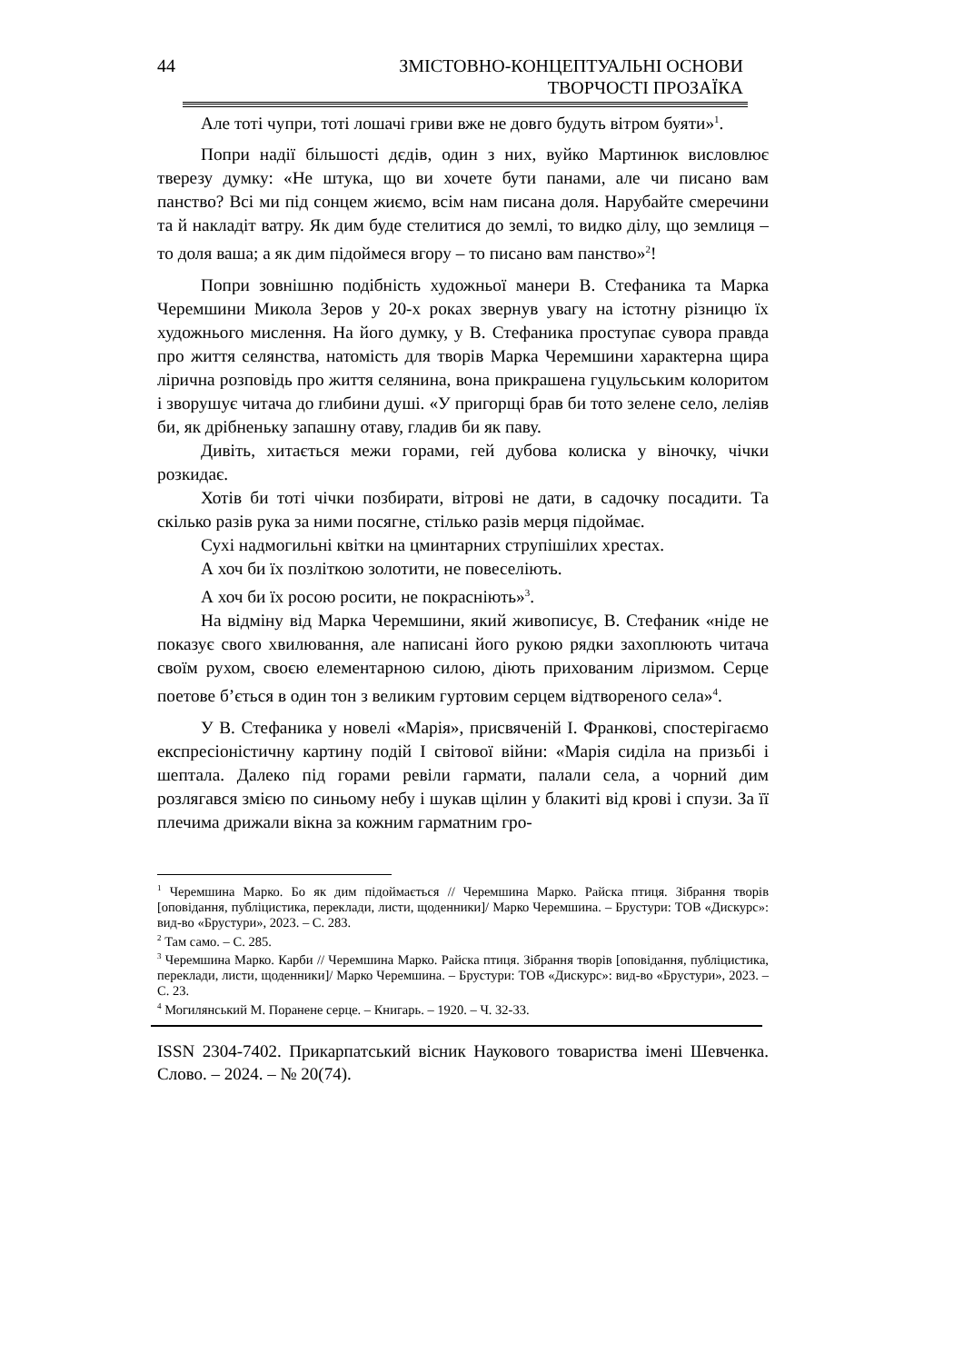44 ЗМІСТОВНО-КОНЦЕПТУАЛЬНІ ОСНОВИ
ТВОРЧОСТІ ПРОЗАЇКА
Але тоті чупри, тоті лошачі гриви вже не довго будуть вітром буяти»<sup>1</sup>.
Попри надії більшості дєдів, один з них, вуйко Мартинюк висловлює тверезу думку: «Не штука, що ви хочете бути панами, але чи писано вам панство? Всі ми під сонцем жиємо, всім нам писана доля. Нарубайте смеречини та й накладіт ватру. Як дим буде стелитися до землі, то видко ділу, що землиця – то доля ваша; а як дим підоймеся вгору – то писано вам панство»<sup>2</sup>!
Попри зовнішню подібність художньої манери В. Стефаника та Марка Черемшини Микола Зеров у 20-х роках звернув увагу на істотну різницю їх художнього мислення. На його думку, у В. Стефаника проступає сувора правда про життя селянства, натомість для творів Марка Черемшини характерна щира лірична розповідь про життя селянина, вона прикрашена гуцульським колоритом і зворушує читача до глибини душі. «У пригорщі брав би тото зелене село, леліяв би, як дрібненьку запашну отаву, гладив би як паву.
Дивіть, хитається межи горами, гей дубова колиска у віночку, чічки розкидає.
Хотів би тоті чічки позбирати, вітрові не дати, в садочку посадити. Та скілько разів рука за ними посягне, стілько разів мерця підоймає.
Сухі надмогильні квітки на цминтарних струпішілих хрестах.
А хоч би їх позліткою золотити, не повеселіють.
А хоч би їх росою росити, не покрасніють»<sup>3</sup>.
На відміну від Марка Черемшини, який живописує, В. Стефаник «ніде не показує свого хвилювання, але написані його рукою рядки захоплюють читача своїм рухом, своєю елементарною силою, діють прихованим ліризмом. Серце поетове б’ється в один тон з великим гуртовим серцем відтвореного села»<sup>4</sup>.
У В. Стефаника у новелі «Марія», присвяченій І. Франкові, спостерігаємо експресіоністичну картину подій І світової війни: «Марія сиділа на призьбі і шептала. Далеко під горами ревіли гармати, палали села, а чорний дим розлягався змією по синьому небу і шукав щілин у блакиті від крові і спузи. За її плечима дрижали вікна за кожним гарматним гро-
<sup>1</sup> Черемшина Марко. Бо як дим підоймається // Черемшина Марко. Райска птиця. Зібрання творів [оповідання, публіцистика, переклади, листи, щоденники]/ Марко Черемшина. – Брустури: ТОВ «Дискурс»: вид-во «Брустури», 2023. – С. 283.
<sup>2</sup> Там само. – С. 285.
<sup>3</sup> Черемшина Марко. Карби // Черемшина Марко. Райска птиця. Зібрання творів [оповідання, публіцистика, переклади, листи, щоденники]/ Марко Черемшина. – Брустури: ТОВ «Дискурс»: вид-во «Брустури», 2023. – С. 23.
<sup>4</sup> Могилянський М. Поранене серце. – Книгарь. – 1920. – Ч. 32-33.
ISSN 2304-7402. Прикарпатський вісник Наукового товариства імені Шевченка. Слово. – 2024. – № 20(74).